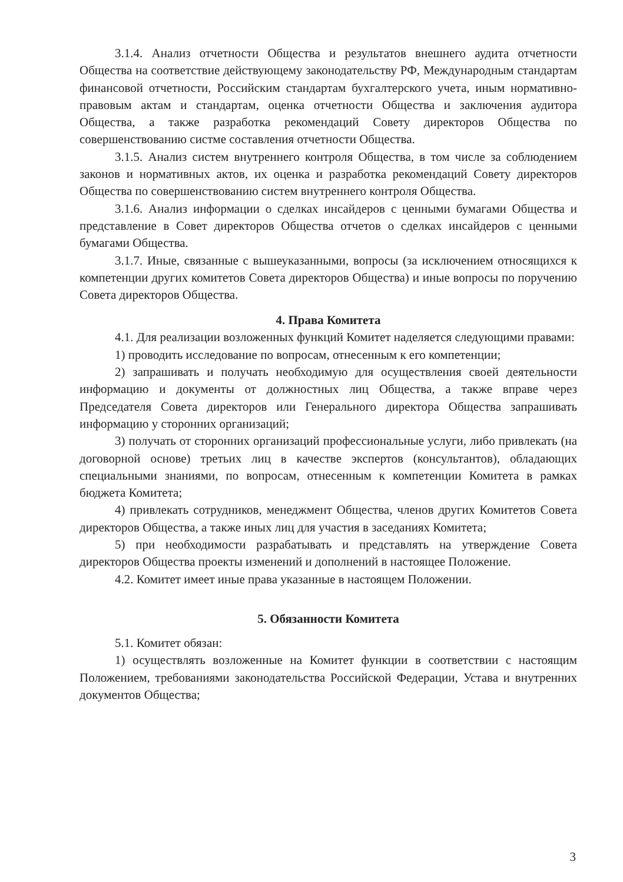3.1.4. Анализ отчетности Общества и результатов внешнего аудита отчетности Общества на соответствие действующему законодательству РФ, Международным стандартам финансовой отчетности, Российским стандартам бухгалтерского учета, иным нормативно-правовым актам и стандартам, оценка отчетности Общества и заключения аудитора Общества, а также разработка рекомендаций Совету директоров Общества по совершенствованию систме составления отчетности Общества.
3.1.5. Анализ систем внутреннего контроля Общества, в том числе за соблюдением законов и нормативных актов, их оценка и разработка рекомендаций Совету директоров Общества по совершенствованию систем внутреннего контроля Общества.
3.1.6. Анализ информации о сделках инсайдеров с ценными бумагами Общества и представление в Совет директоров Общества отчетов о сделках инсайдеров с ценными бумагами Общества.
3.1.7. Иные, связанные с вышеуказанными, вопросы (за исключением относящихся к компетенции других комитетов Совета директоров Общества) и иные вопросы по поручению Совета директоров Общества.
4. Права Комитета
4.1. Для реализации возложенных функций Комитет наделяется следующими правами:
1) проводить исследование по вопросам, отнесенным к его компетенции;
2) запрашивать и получать необходимую для осуществления своей деятельности информацию и документы от должностных лиц Общества, а также вправе через Председателя Совета директоров или Генерального директора Общества запрашивать информацию у сторонних организаций;
3) получать от сторонних организаций профессиональные услуги, либо привлекать (на договорной основе) третьих лиц в качестве экспертов (консультантов), обладающих специальными знаниями, по вопросам, отнесенным к компетенции Комитета в рамках бюджета Комитета;
4) привлекать сотрудников, менеджмент Общества, членов других Комитетов Совета директоров Общества, а также иных лиц для участия в заседаниях Комитета;
5) при необходимости разрабатывать и представлять на утверждение Совета директоров Общества проекты изменений и дополнений в настоящее Положение.
4.2. Комитет имеет иные права указанные в настоящем Положении.
5. Обязанности Комитета
5.1. Комитет обязан:
1) осуществлять возложенные на Комитет функции в соответствии с настоящим Положением, требованиями законодательства Российской Федерации, Устава и внутренних документов Общества;
3